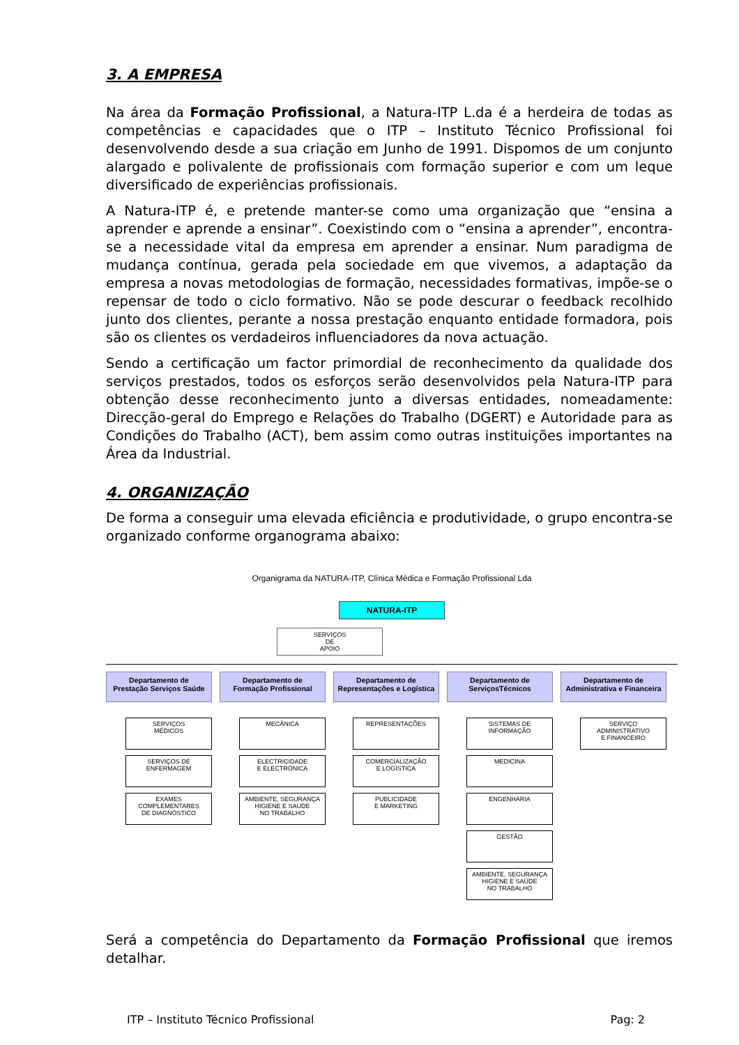3. A EMPRESA
Na área da Formação Profissional, a Natura-ITP L.da é a herdeira de todas as competências e capacidades que o ITP – Instituto Técnico Profissional foi desenvolvendo desde a sua criação em Junho de 1991. Dispomos de um conjunto alargado e polivalente de profissionais com formação superior e com um leque diversificado de experiências profissionais.
A Natura-ITP é, e pretende manter-se como uma organização que “ensina a aprender e aprende a ensinar”. Coexistindo com o “ensina a aprender”, encontra-se a necessidade vital da empresa em aprender a ensinar. Num paradigma de mudança contínua, gerada pela sociedade em que vivemos, a adaptação da empresa a novas metodologias de formação, necessidades formativas, impõe-se o repensar de todo o ciclo formativo. Não se pode descurar o feedback recolhido junto dos clientes, perante a nossa prestação enquanto entidade formadora, pois são os clientes os verdadeiros influenciadores da nova actuação.
Sendo a certificação um factor primordial de reconhecimento da qualidade dos serviços prestados, todos os esforços serão desenvolvidos pela Natura-ITP para obtenção desse reconhecimento junto a diversas entidades, nomeadamente: Direcção-geral do Emprego e Relações do Trabalho (DGERT) e Autoridade para as Condições do Trabalho (ACT), bem assim como outras instituições importantes na Área da Industrial.
4. ORGANIZAÇÃO
De forma a conseguir uma elevada eficiência e produtividade, o grupo encontra-se organizado conforme organograma abaixo:
Organigrama da NATURA-ITP, Clínica Médica e Formação Profissional Lda
NATURA-ITP
SERVIÇOS
DE
APOIO
Departamento de
Prestação Serviços Saúde
SERVIÇOS
MÉDICOS
SERVIÇOS DE
ENFERMAGEM
EXAMES COMPLEMENTARES
DE DIAGNÓSTICO
Departamento de
Formação Profissional
MECÂNICA
ELECTRICIDADE
E ELECTRÓNICA
AMBIENTE, SEGURANÇA
HIGIENE E SAUDE
NO TRABALHO
Departamento de
Representações e Logística
REPRESENTAÇÕES
COMERCIALIZAÇÃO
E LOGÍSTICA
PUBLICIDADE
E MARKETING
Departamento de
ServiçosTécnicos
SISTEMAS DE INFORMAÇÃO
MEDICINA
ENGENHARIA
GESTÃO
AMBIENTE, SEGURANÇA
HIGIENE E SAÚDE
NO TRABALHO
Departamento de
Administrativa e Financeira
SERVIÇO
ADMINISTRATIVO
E FINANCEIRO
Será a competência do Departamento da Formação Profissional que iremos detalhar.
ITP – Instituto Técnico Profissional Pag: 2